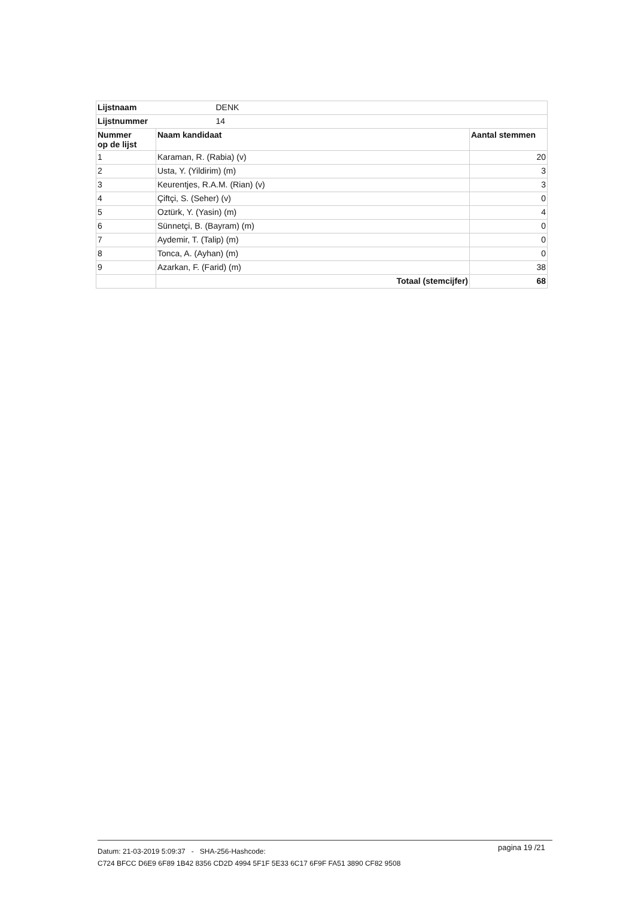| Lijstnaam | DENK | |
| Lijstnummer | 14 | |
| Nummer op de lijst | Naam kandidaat | Aantal stemmen |
| 1 | Karaman, R. (Rabia) (v) | 20 |
| 2 | Usta, Y. (Yildirim) (m) | 3 |
| 3 | Keurentjes, R.A.M. (Rian) (v) | 3 |
| 4 | Çiftçi, S. (Seher) (v) | 0 |
| 5 | Oztürk, Y. (Yasin) (m) | 4 |
| 6 | Sünnetçi, B. (Bayram) (m) | 0 |
| 7 | Aydemir, T. (Talip) (m) | 0 |
| 8 | Tonca, A. (Ayhan) (m) | 0 |
| 9 | Azarkan, F. (Farid) (m) | 38 |
| | Totaal (stemcijfer) | 68 |
Datum: 21-03-2019 5:09:37 - SHA-256-Hashcode:
C724 BFCC D6E9 6F89 1B42 8356 CD2D 4994 5F1F 5E33 6C17 6F9F FA51 3890 CF82 9508
pagina 19 /21